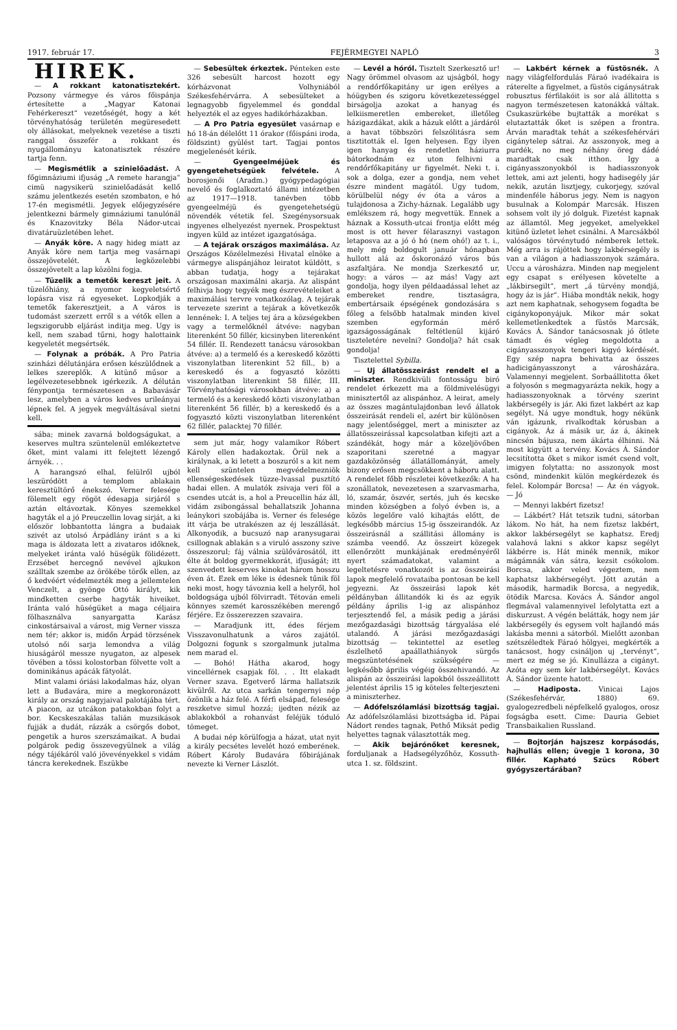1917. február 17. FEJÉRMEGYEI NAPLÓ 3
HIREK.
— A rokkant katonatisztekért. Pozsony vármegye és város főispánja értesítette a „Magyar Katonai Fehérkereszt“ vezetőségét, hogy a két törvényhatóság területén megüresedett oly állásokat, melyeknek vezetése a tiszti ranggal összefér a rokkant és nyugállományu katonatisztek részére tartja fenn.
— Megismétlik a szinielőadást. A főgimnáziumi ifjuság „A remete harangja“ cimü nagysikerü szinielőadását kellő számu jelentkezés esetén szombaton, e hó 17-én megismétli. Jegyek előjegyzésére jelentkezni bármely gimnáziumi tanulónál és Knazovitzky Béla Nádor-utcai divatáruüzletében lehet.
— Anyák köre. A nagy hideg miatt az Anyák köre nem tartja meg vasárnapi összejövetelét. A legközelebbi összejövetelt a lap közölni fogja.
— Tüzelik a temetők kereszt jeit. A tüzelőhiány, a nyomor kegyeletsértő lopásra visz rá egyeseket. Lopkodják a temetők fakeresztjeit, a A város is tudomást szerzett erről s a vétők ellen a legszigorubb eljárást inditja meg. Ugy is kell, nem szabad tűrni, hogy halottaink kegyeletét megsértsék.
— Folynak a próbák. A Pro Patria szinházi délutánjára erősen készülődnek a lelkes szereplők. A kitünő műsor a legélvezetesebbnek igérkezik. A délután fénypontja természetesen a Babavásár lesz, amelyben a város kedves urileányai lépnek fel. A jegyek megváltásával sietni kell.
sába; minek zavarná boldogságukat, a keserves multra szüntelenül emlékeztetve őket, mint valami itt felejtett lézengő árnyék. . .
A harangszó elhal, felülről ujból leszüródött a templom ablakain keresztültörő énekszó. Verner felesége fölemelt egy rögöt édesapja sirjáról s aztán eltávoztak. Könyes szemekkel hagyták el a jó Preuczellin lovag sirját, a ki először lobbantotta lángra a budaiak szivét az utolsó Árpádlány iránt s a ki maga is áldozata lett a zivataros időknek, melyeket iránta való hüségük fölidézett. Erzsébet hercegnő nevével ajkukon szálltak szembe az örökébe törők ellen, az ő kedvéért védelmezték meg a jellemtelen Venczelt, a gyönge Ottó királyt, kik mindketten cserbe hagyták hiveiket. Iránta való hüségüket a maga céljaira fölhasználva sanyargatta Karász cinkostársaival a várost, mig Verner vissza nem tér; akkor is, midőn Árpád törzsének utolsó női sarja lemondva a világ hiuságáról messze nyugaton, az alpesek tövében a tössi kolostorban fölvette volt a dominikánus apácák fátyolát.
Mint valami óriási lakodalmas ház, olyan lett a Budavára, mire a megkoronázott király az ország nagyjaival palotájába tért. A piacon, az utcákon patakokban folyt a bor. Kecskeszakálas talián muzsikások fujják a dudát, rázzák a csörgős dobot, pengetik a huros szerszámaikat. A budai polgárok pedig összevegyülnek a világ négy tájékáról való jövevényekkel s vidám táncra kerekednek. Eszükbe
— Sebesültek érkeztek. Pénteken este 326 sebesült harcost hozott egy kórházvonat Volhyniából Székesfehérvárra. A sebesülteket a legnagyobb figyelemmel és gonddal helyezték el az egyes hadikórházakban.
— A Pro Patria egyesület vasárnap e hó 18-án délelőtt 11 órakor (főispáni iroda, földszint) gyülést tart. Tagjai pontos megjelenését kérik.
— Gyengeelméjüek és gyengetehetségüek felvétele. A borosjenői (Aradm.) gyógypedagógiai nevelő és foglalkoztató állami intézetben az 1917—1918. tanévben több gyengeelméjü és gyengetehetségü növendék vétetik fel. Szegénysorsuak ingyenes elhelyezést nyernek. Prospektust ingyen küld az intézet igazgatósága.
— A tejárak országos maximálása. Az Országos Közélelmezési Hivatal elnöke a vármegye alispánjához leiratot küldött, s abban tudatja, hogy a tejárakat országosan maximálni akarja. Az alispánt felhivja hogy tegyék meg észrevételeiket a maximálási tervre vonatkozólag. A tejárak tervezete szerint a tejárak a következők lennének: I. A teljes tej ára a községekben vagy a termelőknél átvéve: nagyban literenként 50 fillér, kicsinyben literenként 54 fillér. II. Rendezett tanácsu városokban átvéve: a) a termelő és a kereskedő közötti viszonylatban literenkint 52 fill., b) a kereskedő és a fogyasztó közötti viszonylatban literenkint 58 fillér, III. Törvényhatósági városokban átvéve: a) a termelő és a kereskedő közti viszonylatban literenként 56 fillér, b) a kereskedő és a fogyasztó közti viszonylatban literenként 62 fillér, palacktej 70 fillér.
sem jut már, hogy valamikor Róbert Károly ellen hadakoztak. Örül nek a királynak, a ki letett a boszuról s a kit nem kell szüntelen megvédelmezniök ellenségeskedések tüzze-lvassal pusztító hadai ellen. A mulatók zsivaja veri föl a csendes utcát is, a hol a Preucellin ház áll, vidám zsibongással behallatszik Johanna leánykori szobájába is. Verner és felesége itt várja be utrakészen az éj leszállását. Alkonyodik, a bucsuzó nap aranysugarai csillognak ablakán s a viruló asszony szive összeszorul; fáj válnia szülővárosától, itt élte át boldog gyermekkorát, ifjuságát; itt szenvedett keserves kinokat három hosszu éven át. Ezek em léke is édesnek tűnik föl neki most, hogy távoznia kell a helyről, hol boldogsága ujból fölvirradt. Tétován emeli könnyes szemét karosszékében merengő férjére. Ez összerezzen szavaira.
— Maradjunk itt, édes férjem Visszavonulhatunk a város zajától. Dolgozni fogunk s szorgalmunk jutalma nem marad el.
— Bohó! Hátha akarod, hogy vincellérnek csapjak föl. . . Itt elakadt Verner szava. Egetverő lárma hallatszik kivülről. Az utca sarkán tengernyi nép özönlik a ház felé. A férfi elsápad, felesége reszketve simul hozzá; ijedten nézik az ablakokból a rohanvást feléjük tóduló tömeget.
A budai nép körülfogja a házat, utat nyit a király pecsétes levelét hozó emberének. Róbert Károly Budavára főbirájának nevezte ki Verner Lászlót.
— Levél a hóról. Tisztelt Szerkesztő ur! Nagy örömmel olvasom az ujságból, hogy a rendőrfőkapitány ur igen erélyes a hóügyben és szigoru következetességgel birságolja azokat a hanyag és lelkiismeretlen embereket, illetőleg házigazdákat, akik a házuk előtt a járdáról a havat többszöri felszólitásra sem tisztitották el. Igen helyesen. Egy ilyen igen hanyag és rendetlen háziurra bátorkodnám ez uton felhivni a rendőrfőkapitány ur figyelmét. Neki t. i. sok a dolga, ezer a gondja, nem vehet észre mindent magától. Ugy tudom, körülbelül négy év óta a város a tulajdonosa a Zichy-háznak. Legalább ugy emlékszem rá, hogy megvettük. Ennek a háznak a Kossuth-utcai frontja előtt még most is ott hever félarasznyi vastagon letaposva az a jó ó hó (nem ohó!) az t. i., mely még boldogult január hónapban hullott alá az őskoronázó város bús aszfaltjára. Ne mondja Szerkesztő ur, hogy: a város — az más! Vagy azt gondolja, hogy ilyen példaadással lehet az embereket rendre, tisztaságra, embertársaik épségének gondozására s főleg a felsőbb hatalmak minden kivel szemben egyformán mérő igazságosságának feltétlenül kijáró tiszteletére nevelni? Gondolja? hát csak gondolja!
Tisztelettel Sybilla.
— Uj állatösszeirást rendelt el a miniszter. Rendkivüli fontosságu biró rendelet érkezett ma a földmivelésügyi minisztertől az alispánhoz. A leirat, amely az összes magántulajdonban levő állatok összeirását rendeli el, azért bir különösen nagy jelentőséggel, mert a miniszter az állatösszeirással kapcsolatban kifejti azt a szándékát, hogy már a közeljövőben szaporitani szeretné a magyar gazdaközönség állatállományát, amely bizony erősen megcsökkent a háboru alatt. A rendelet főbb részletei következők: A ha szonállatok, nevezetesen a szarvasmarha, ló, szamár, öszvér, sertés, juh és kecske minden községben a folyó évben is, a közös legelőre való kihajtás előtt, de legkésőbb március 15-ig összeirandók. Az összeirásnál a szállitási állomány is számba veendő. Az összeirt közegek ellenőrzött munkájának eredményéről nyert számadatokat, valamint a legeltetésre vonatkozót is az összeirási lapok megfelelő rovataiba pontosan be kell jegyezni. Az összeirási lapok két példányban állitandók ki és az egyik példány április 1-ig az alispánhoz terjesztendő fel, a másik pedig a járási mezőgazdasági bizottság tárgyalása elé utalandó. A járási mezőgazdasági bizottság — tekintettel az esetleg észlelhető apaállathiányok sürgős megszüntetésének szükségére — legkésőbb április végéig összehivandó. Az alispán az összeirási lapokból összeállitott jelentést április 15 ig köteles felterjeszteni a miniszterhez.
— Adófelszólamlási bizottság tagjai. Az adófelszólamlási bizottságba id. Pápai Nádort rendes tagnak, Pethő Miksát pedig helyettes tagnak választották meg.
— Akik bejárónőket keresnek, forduljanak a Hadsegélyzőhöz, Kossuth-utca 1. sz. földszint.
— Lakbért kérnek a füstösnék. A nagy világfelfordulás Fáraó ivadékaira is ráterelte a figyelmet, a füstös cigánysátrak robusztus férfilakóit is sor alá állitotta s nagyon természetesen katonákká váltak. Csukaszürkébe bujtatták a morékat s elutaztatták őket is szépen a frontra. Árván maradtak tehát a székesfehérvári cigányteleр sátrai. Az asszonyok, meg a purdék, no meg néhány öreg dádé maradtak csak itthon. Igy a cigányasszonyokból is hadiasszonyok lettek, ami azt jelenti, hogy hadisegély jár nekik, azután lisztjegy, cukorjegy, szóval mindenféle háborus jegy. Nem is nagyon busulnak a Kolompár Marcsák. Hiszen sohsem volt ily jó dolguk. Fizetést kapnak az államtól. Meg jegyeket, amelyekkel kitünő üzletet lehet csinálni. A Marcsákból valóságos törvénytudó némberek lettek. Még arra is rájöttek hogy lakbérsegély is van a világon a hadiasszonyok számára. Uccu a városházra. Minden nap megjelent egy csapat s erélyesen követelte a „lákbirsegilt“, mert „á türvény mondjá, hogy áz is jár“. Hiába mondták nekik, hogy azt nem kaphatnak, sehogysem fogadta be cigánykoponyájuk. Mikor már sokat kellemetlenkedtek a füstös Marcsák, Kovács Á. Sándor tanácsosnak jó ötlete támadt és végleg megoldotta a cigányasszonyok tengeri kigyó kérdését. Egy szép napra behivatta az összes hadicigányasszonyt a városházára. Valamennyi megjelent. Sorbaállitotta őket a folyosón s megmagyarázta nekik, hogy a hadiasszonyoknak a törvény szerint lakbérsegély is jár. Aki fizet lakbért az kap segélyt. Ná ugye mondtuk, hogy nékünk ván igázunk, rivalkodtak kórusban a cigányok. Áz á másik ur, áz á, ákinek nincsén bájusza, nem ákárta élhinni. Ná most kigyütt a tervény. Kovács Á. Sándor lecsitította őket s mikor ismét csend volt, imigyen folytatta: no asszonyok most csönd, mindenkit külön megkérdezek és felel. Kolompár Borcsa! — Áz én vágyok. — Jó
— Mennyi lakbért fizetsz!
— Lákbért? Hát tetszik tudni, sátorban lákom. No hát, ha nem fizetsz lakbért, akkor lakbérsegélyt se kaphatsz. Eredj valahová lakni s akkor kapsz segélyt lákbérre is. Hát minék mennik, mikor mágámnák ván sátra, kezsit csókolom. Borcsa, akkor veled végeztem, nem kaphatsz lakbérsegélyt. Jött azután a második, harmadik Borcsa, a negyedik, ötödik Marcsa. Kovács Á. Sándor angol flegmával valamennyivel lefolytatta ezt a diskurzust. A végén belátták, hogy nem jár lakbérsegély és egysem volt hajlandó más lakásba menni a sátorból. Mielőtt azonban szétszéledtek Fáraó hölgyei, megkérték a tanácsost, hogy csináljon uj „tervényt“, mert ez még se jó. Kinullázza a cigányt. Azóta egy sem kér lakbérsegélyt. Kovács Á. Sándor üzente hatott.
— Hadiposta. Vinicai Lajos (Székesfehérvár, 1880) 69. gyalogezredbeli népfelkelő gyalogos, orosz fogságba esett. Cime: Dauria Gebiet Transbaikalien Russland.
— Bojtorján hajszesz korpásodás, hajhullás ellen; üvegje 1 korona, 30 fillér. Kapható Szücs Róbert gyógyszertárában?